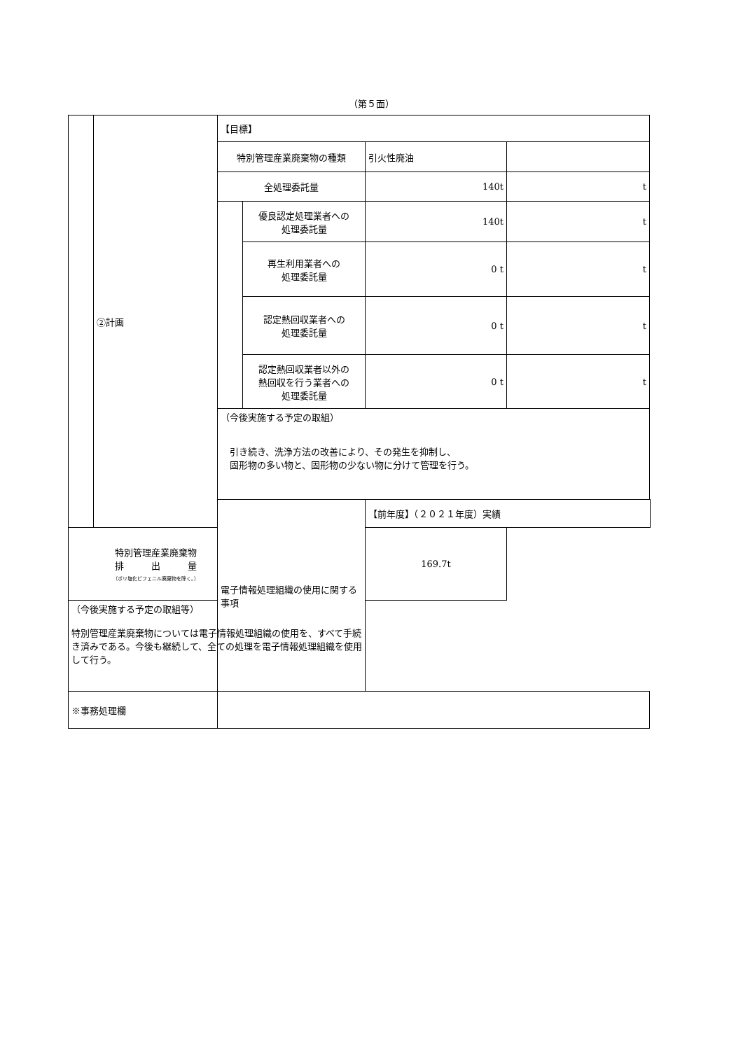（第５面）
| | ②計画 | 【目標】 | | | |
| | | 特別管理産業廃棄物の種類 | | 引火性廃油 | |
| | | 全処理委託量 | | 140t | t |
| | | | 優良認定処理業者への 処理委託量 | 140t | t |
| | | | 再生利用業者への 処理委託量 | 0 t | t |
| | | | 認定熱回収業者への 処理委託量 | 0 t | t |
| | | | 認定熱回収業者以外の 熱回収を行う業者への 処理委託量 | 0 t | t |
| | | （今後実施する予定の取組） 引き続き、洗浄方法の改善により、その発生を抑制し、 固形物の多い物と、固形物の少ない物に分けて管理を行う。 | | | |
| | | 電子情報処理組織の使用に関する事項 | | 【前年度】（２０２１年度）実績 | |
| 特別管理産業廃棄物 排 出 量 （ポリ塩化ビフェニル廃棄物を除く。） | | | | 169.7t | |
| （今後実施する予定の取組等） 特別管理産業廃棄物については電子情報処理組織の使用を、すべて手続き済みである。今後も継続して、全ての処理を電子情報処理組織を使用して行う。 | | | | | |
| ※事務処理欄 | | | | | |